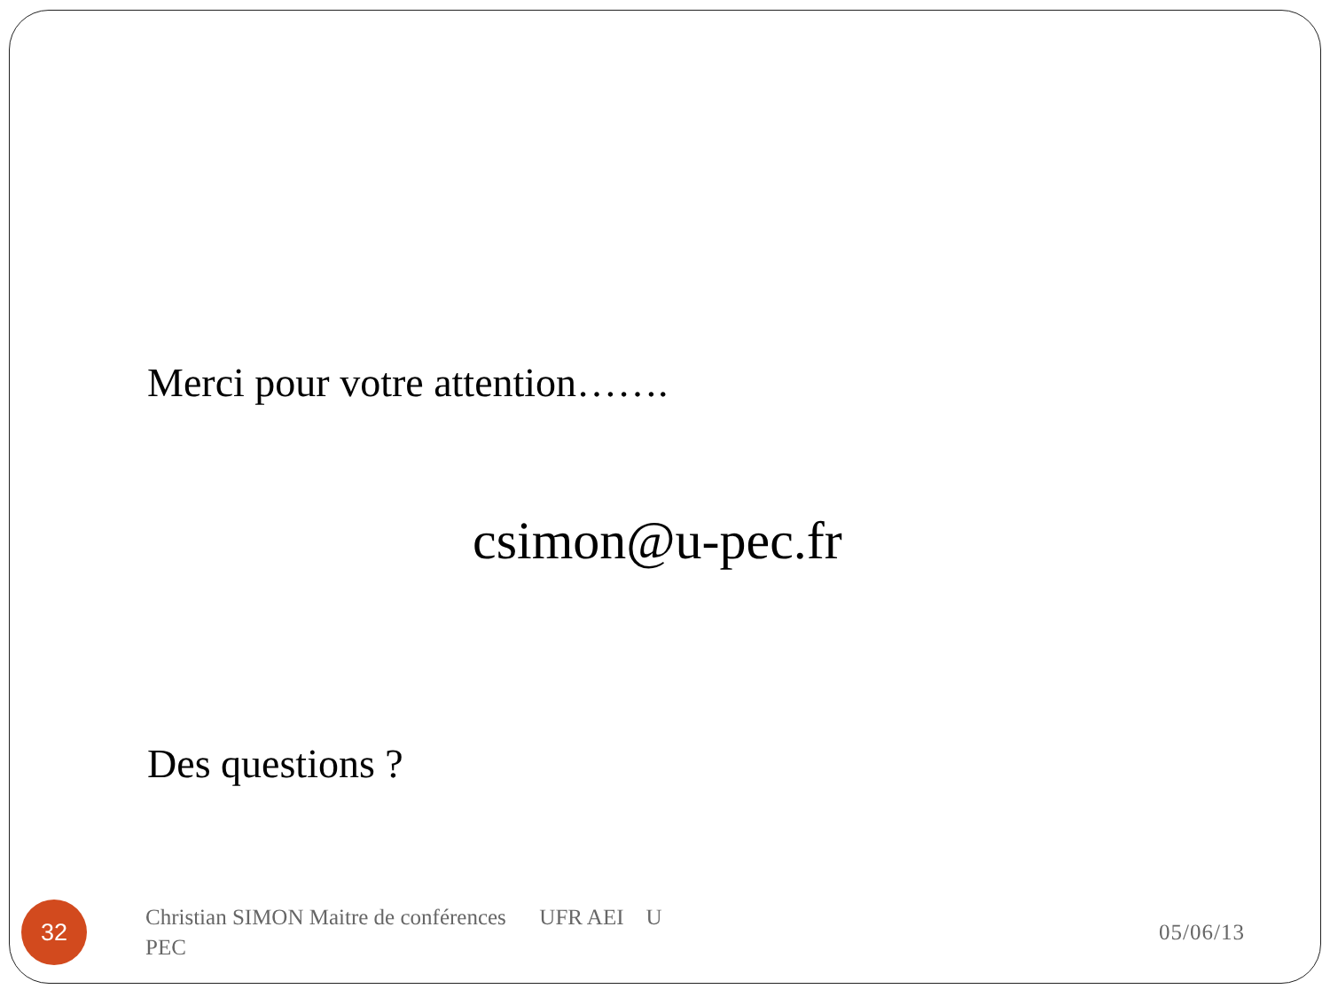Merci pour votre attention…….
csimon@u-pec.fr
Des questions ?
32
Christian SIMON Maitre de conférences UFR AEI U PEC
05/06/13